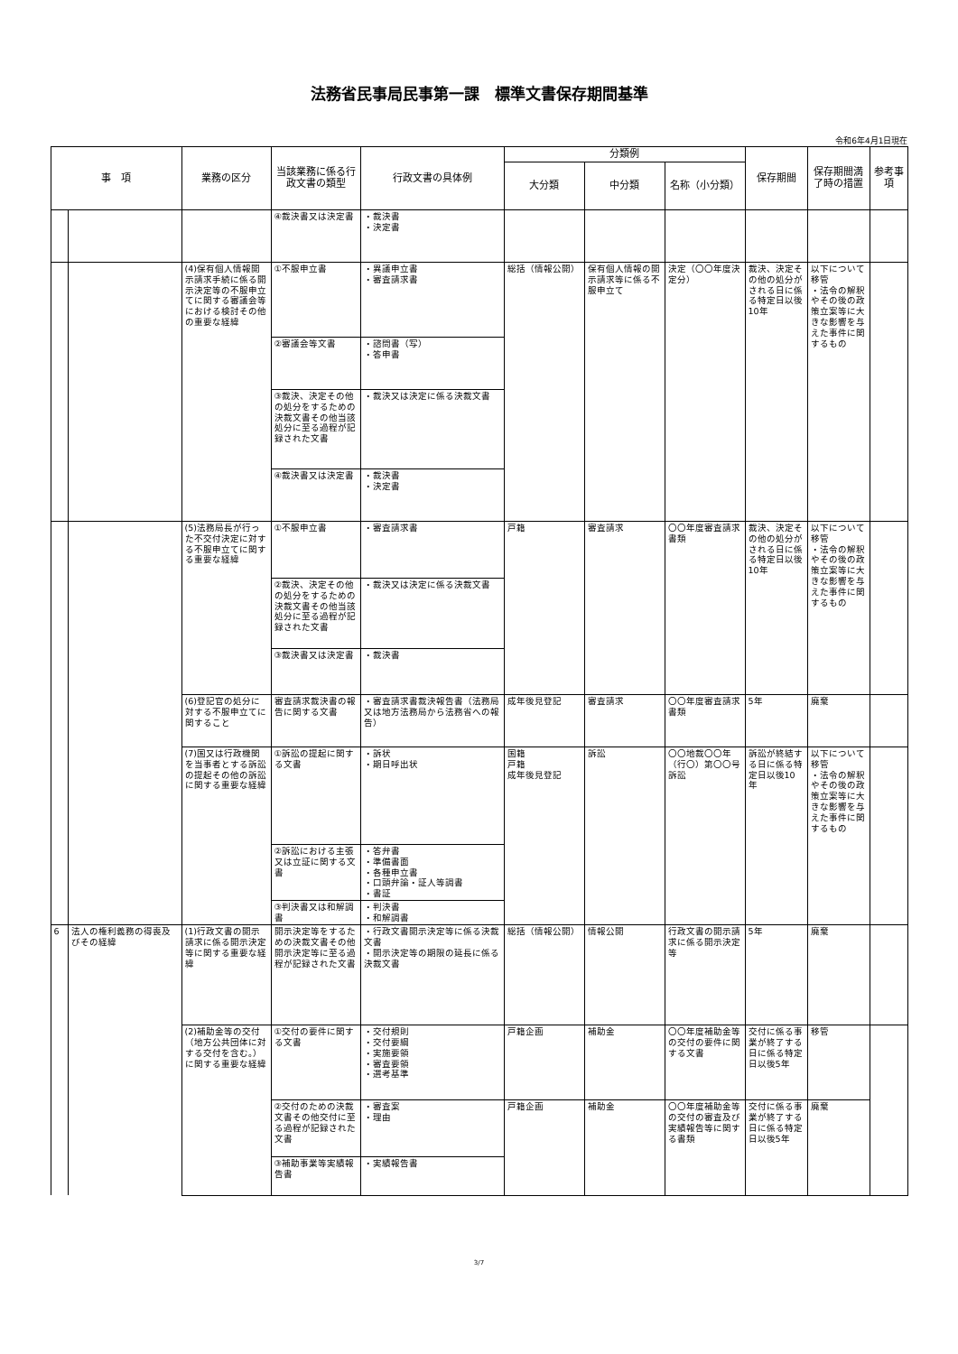法務省民事局民事第一課　標準文書保存期間基準
令和6年4月1日現在
| 事 項 | | 業務の区分 | 当該業務に係る行政文書の類型 | 行政文書の具体例 | 分類例 | | | 保存期間 | 保存期間満了時の措置 | 参考事項 |
| --- | --- | --- | --- | --- | --- | --- | --- | --- | --- | --- |
| | | | | | 大分類 | 中分類 | 名称（小分類） | | | |
| | | | ④裁決書又は決定書 | ・裁決書 ・決定書 | | | | | | |
| | | (4)保有個人情報開示請求手続に係る開示決定等の不服申立てに関する審議会等における検討その他の重要な経緯 | ①不服申立書 | ・異議申立書 ・審査請求書 | 総括（情報公開） | 保有個人情報の開示請求等に係る不服申立て | 決定（〇〇年度決定分） | 裁決、決定その他の処分がされる日に係る特定日以後10年 | 以下について移管 ・法令の解釈やその後の政策立案等に大きな影響を与えた事件に関するもの | |
| | | | ②審議会等文書 | ・諮問書（写） ・答申書 | | | | | | |
| | | | ③裁決、決定その他の処分をするための決裁文書その他当該処分に至る過程が記録された文書 | ・裁決又は決定に係る決裁文書 | | | | | | |
| | | | ④裁決書又は決定書 | ・裁決書 ・決定書 | | | | | | |
| | | (5)法務局長が行った不交付決定に対する不服申立てに関する重要な経緯 | ①不服申立書 | ・審査請求書 | 戸籍 | 審査請求 | 〇〇年度審査請求書類 | 裁決、決定その他の処分がされる日に係る特定日以後10年 | 以下について移管 ・法令の解釈やその後の政策立案等に大きな影響を与えた事件に関するもの | |
| | | | ②裁決、決定その他の処分をするための決裁文書その他当該処分に至る過程が記録された文書 | ・裁決又は決定に係る決裁文書 | | | | | | |
| | | | ③裁決書又は決定書 | ・裁決書 | | | | | | |
| | | (6)登記官の処分に対する不服申立てに関すること | 審査請求裁決書の報告に関する文書 | ・審査請求書裁決報告書（法務局又は地方法務局から法務省への報告） | 成年後見登記 | 審査請求 | 〇〇年度審査請求書類 | 5年 | 廃棄 | |
| | | (7)国又は行政機関を当事者とする訴訟の提起その他の訴訟に関する重要な経緯 | ①訴訟の提起に関する文書 | ・訴状 ・期日呼出状 | 国籍 戸籍 成年後見登記 | 訴訟 | 〇〇地裁〇〇年（行〇）第〇〇号訴訟 | 訴訟が終結する日に係る特定日以後10年 | 以下について移管 ・法令の解釈やその後の政策立案等に大きな影響を与えた事件に関するもの | |
| | | | ②訴訟における主張又は立証に関する文書 | ・答弁書 ・準備書面 ・各種申立書 ・口頭弁論・証人等調書 ・書証 | | | | | | |
| | | | ③判決書又は和解調書 | ・判決書 ・和解調書 | | | | | | |
| 6 | 法人の権利義務の得喪及びその経緯 | (1)行政文書の開示請求に係る開示決定等に関する重要な経緯 | 開示決定等をするための決裁文書その他開示決定等に至る過程が記録された文書 | ・行政文書開示決定等に係る決裁文書 ・開示決定等の期限の延長に係る決裁文書 | 総括（情報公開） | 情報公開 | 行政文書の開示請求に係る開示決定等 | 5年 | 廃棄 | |
| | | (2)補助金等の交付（地方公共団体に対する交付を含む。）に関する重要な経緯 | ①交付の要件に関する文書 | ・交付規則 ・交付要綱 ・実施要領 ・審査要領 ・選考基準 | 戸籍企画 | 補助金 | 〇〇年度補助金等の交付の要件に関する文書 | 交付に係る事業が終了する日に係る特定日以後5年 | 移管 | |
| | | | ②交付のための決裁文書その他交付に至る過程が記録された文書 | ・審査案 ・理由 | 戸籍企画 | 補助金 | 〇〇年度補助金等の交付の審査及び実績報告等に関する書類 | 交付に係る事業が終了する日に係る特定日以後5年 | 廃棄 | |
| | | | ③補助事業等実績報告書 | ・実績報告書 | | | | | | |
3/7